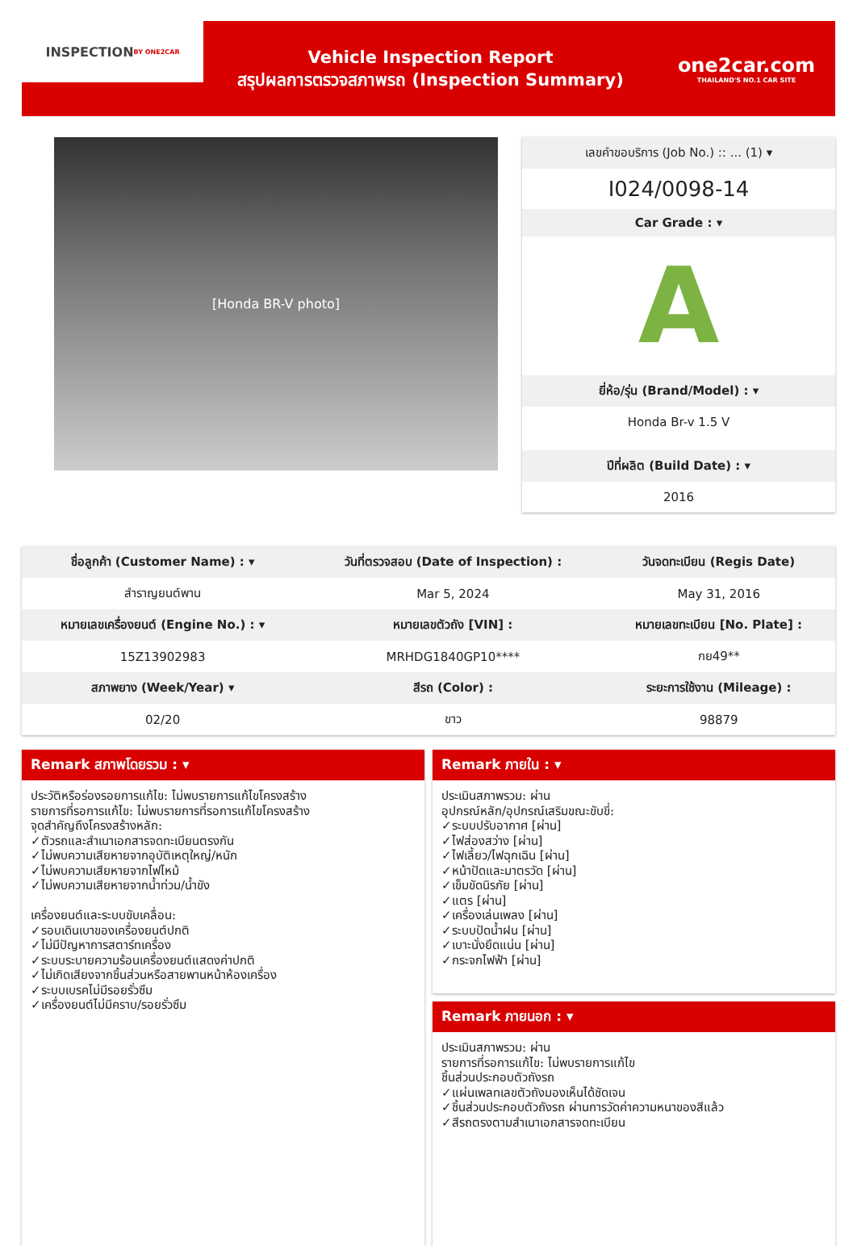INSPECTION
BY ONE2CAR
Vehicle Inspection Report
สรุปผลการตรวจสภาพรถ (Inspection Summary)
one2car.com
THAILAND'S NO.1 CAR SITE
[Honda BR-V photo]
เลขคำขอบริการ (Job No.) :: ... (1) ▾
I024/0098-14
Car Grade : ▾
A
ยี่ห้อ/รุ่น (Brand/Model) : ▾
Honda Br-v 1.5 V
ปีที่ผลิต (Build Date) : ▾
2016
| ชื่อลูกค้า (Customer Name) : ▾ | วันที่ตรวจสอบ (Date of Inspection) : | วันจดทะเบียน (Regis Date) |
| --- | --- | --- |
| สำราญยนต์พาน | Mar 5, 2024 | May 31, 2016 |
| หมายเลขเครื่องยนต์ (Engine No.) : ▾ | หมายเลขตัวถัง [VIN] : | หมายเลขทะเบียน [No. Plate] : |
| 15Z13902983 | MRHDG1840GP10**** | กย49** |
| สภาพยาง (Week/Year) ▾ | สีรถ (Color) : | ระยะการใช้งาน (Mileage) : |
| 02/20 | ขาว | 98879 |
Remark สภาพโดยรวม : ▾
ประวัติหรือร่องรอยการแก้ไข: ไม่พบรายการแก้ไขโครงสร้าง
รายการที่รอการแก้ไข: ไม่พบรายการที่รอการแก้ไขโครงสร้าง
จุดสำคัญถึงโครงสร้างหลัก:
✓ตัวรถและสำเนาเอกสารจดทะเบียนตรงกัน
✓ไม่พบความเสียหายจากอุบัติเหตุใหญ่/หนัก
✓ไม่พบความเสียหายจากไฟไหม้
✓ไม่พบความเสียหายจากน้ำท่วม/น้ำขัง
เครื่องยนต์และระบบขับเคลื่อน:
✓รอบเดินเบาของเครื่องยนต์ปกติ
✓ไม่มีปัญหาการสตาร์ทเครื่อง
✓ระบบระบายความร้อนเครื่องยนต์แสดงค่าปกติ
✓ไม่เกิดเสียงจากชิ้นส่วนหรือสายพานหน้าห้องเครื่อง
✓ระบบเบรคไม่มีรอยรั่วซึม
✓เครื่องยนต์ไม่มีคราบ/รอยรั่วซึม
Remark ภายใน : ▾
ประเมินสภาพรวม: ผ่าน
อุปกรณ์หลัก/อุปกรณ์เสริมขณะขับขี่:
✓ระบบปรับอากาศ [ผ่าน]
✓ไฟส่องสว่าง [ผ่าน]
✓ไฟเลี้ยว/ไฟฉุกเฉิน [ผ่าน]
✓หน้าปัดและมาตรวัด [ผ่าน]
✓เข็มขัดนิรภัย [ผ่าน]
✓แตร [ผ่าน]
✓เครื่องเล่นเพลง [ผ่าน]
✓ระบบปัดน้ำฝน [ผ่าน]
✓เบาะนั่งยึดแน่น [ผ่าน]
✓กระจกไฟฟ้า [ผ่าน]
Remark ภายนอก : ▾
ประเมินสภาพรวม: ผ่าน
รายการที่รอการแก้ไข: ไม่พบรายการแก้ไข
ชิ้นส่วนประกอบตัวถังรถ
✓แผ่นเพลทเลขตัวถังมองเห็นได้ชัดเจน
✓ชิ้นส่วนประกอบตัวถังรถ ผ่านการวัดค่าความหนาของสีแล้ว
✓สีรถตรงตามสำเนาเอกสารจดทะเบียน